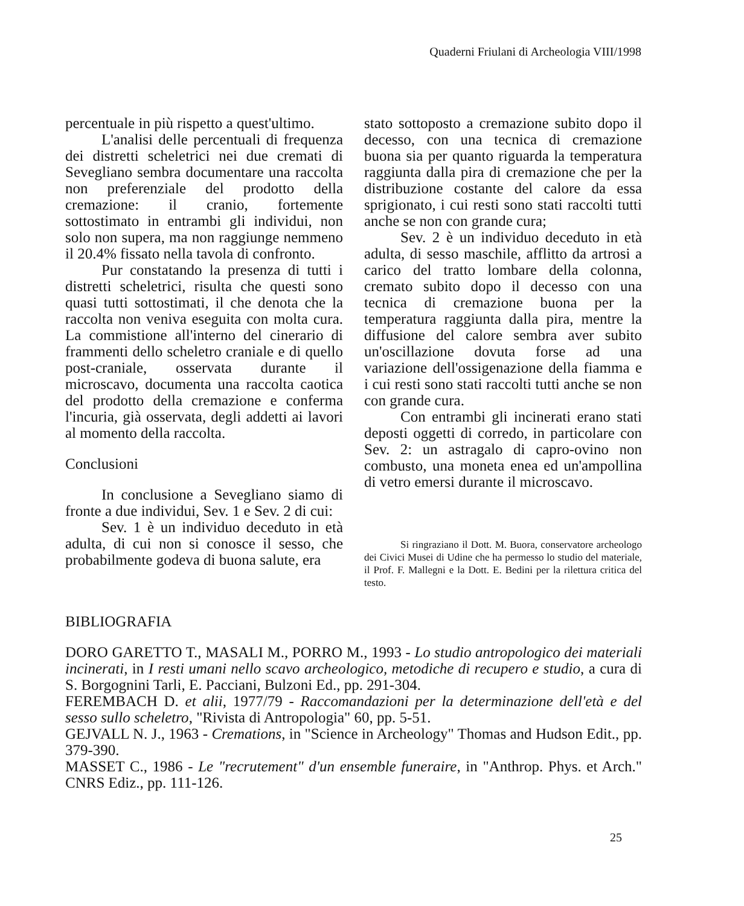Quaderni Friulani di Archeologia VIII/1998
percentuale in più rispetto a quest'ultimo.
L'analisi delle percentuali di frequenza dei distretti scheletrici nei due cremati di Sevegliano sembra documentare una raccolta non preferenziale del prodotto della cremazione: il cranio, fortemente sottostimato in entrambi gli individui, non solo non supera, ma non raggiunge nemmeno il 20.4% fissato nella tavola di confronto.
Pur constatando la presenza di tutti i distretti scheletrici, risulta che questi sono quasi tutti sottostimati, il che denota che la raccolta non veniva eseguita con molta cura. La commistione all'interno del cinerario di frammenti dello scheletro craniale e di quello post-craniale, osservata durante il microscavo, documenta una raccolta caotica del prodotto della cremazione e conferma l'incuria, già osservata, degli addetti ai lavori al momento della raccolta.
Conclusioni
In conclusione a Sevegliano siamo di fronte a due individui, Sev. 1 e Sev. 2 di cui:
Sev. 1 è un individuo deceduto in età adulta, di cui non si conosce il sesso, che probabilmente godeva di buona salute, era
stato sottoposto a cremazione subito dopo il decesso, con una tecnica di cremazione buona sia per quanto riguarda la temperatura raggiunta dalla pira di cremazione che per la distribuzione costante del calore da essa sprigionato, i cui resti sono stati raccolti tutti anche se non con grande cura;
Sev. 2 è un individuo deceduto in età adulta, di sesso maschile, afflitto da artrosi a carico del tratto lombare della colonna, cremato subito dopo il decesso con una tecnica di cremazione buona per la temperatura raggiunta dalla pira, mentre la diffusione del calore sembra aver subito un'oscillazione dovuta forse ad una variazione dell'ossigenazione della fiamma e i cui resti sono stati raccolti tutti anche se non con grande cura.
Con entrambi gli incinerati erano stati deposti oggetti di corredo, in particolare con Sev. 2: un astragalo di capro-ovino non combusto, una moneta enea ed un'ampollina di vetro emersi durante il microscavo.
Si ringraziano il Dott. M. Buora, conservatore archeologo dei Civici Musei di Udine che ha permesso lo studio del materiale, il Prof. F. Mallegni e la Dott. E. Bedini per la rilettura critica del testo.
BIBLIOGRAFIA
DORO GARETTO T., MASALI M., PORRO M., 1993 - Lo studio antropologico dei materiali incinerati, in I resti umani nello scavo archeologico, metodiche di recupero e studio, a cura di S. Borgognini Tarli, E. Pacciani, Bulzoni Ed., pp. 291-304.
FEREMBACH D. et alii, 1977/79 - Raccomandazioni per la determinazione dell'età e del sesso sullo scheletro, "Rivista di Antropologia" 60, pp. 5-51.
GEJVALL N. J., 1963 - Cremations, in "Science in Archeology" Thomas and Hudson Edit., pp. 379-390.
MASSET C., 1986 - Le "recrutement" d'un ensemble funeraire, in "Anthrop. Phys. et Arch." CNRS Ediz., pp. 111-126.
25